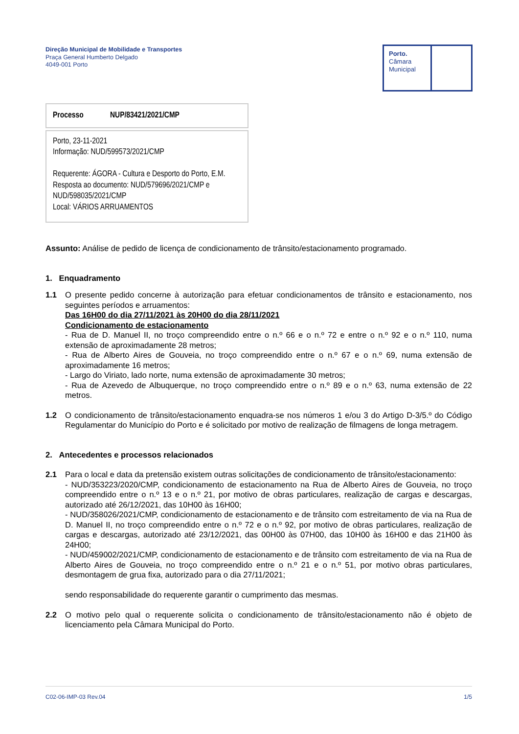Direção Municipal de Mobilidade e Transportes
Praça General Humberto Delgado
4049-001 Porto
Porto.
Câmara
Municipal
Processo NUP/83421/2021/CMP
Porto, 23-11-2021
Informação: NUD/599573/2021/CMP
Requerente: ÁGORA - Cultura e Desporto do Porto, E.M.
Resposta ao documento: NUD/579696/2021/CMP e NUD/598035/2021/CMP
Local: VÁRIOS ARRUAMENTOS
Assunto: Análise de pedido de licença de condicionamento de trânsito/estacionamento programado.
1. Enquadramento
1.1 O presente pedido concerne à autorização para efetuar condicionamentos de trânsito e estacionamento, nos seguintes períodos e arruamentos:
Das 16H00 do dia 27/11/2021 às 20H00 do dia 28/11/2021
Condicionamento de estacionamento
- Rua de D. Manuel II, no troço compreendido entre o n.º 66 e o n.º 72 e entre o n.º 92 e o n.º 110, numa extensão de aproximadamente 28 metros;
- Rua de Alberto Aires de Gouveia, no troço compreendido entre o n.º 67 e o n.º 69, numa extensão de aproximadamente 16 metros;
- Largo do Viriato, lado norte, numa extensão de aproximadamente 30 metros;
- Rua de Azevedo de Albuquerque, no troço compreendido entre o n.º 89 e o n.º 63, numa extensão de 22 metros.
1.2 O condicionamento de trânsito/estacionamento enquadra-se nos números 1 e/ou 3 do Artigo D-3/5.º do Código Regulamentar do Município do Porto e é solicitado por motivo de realização de filmagens de longa metragem.
2. Antecedentes e processos relacionados
2.1 Para o local e data da pretensão existem outras solicitações de condicionamento de trânsito/estacionamento:
- NUD/353223/2020/CMP, condicionamento de estacionamento na Rua de Alberto Aires de Gouveia, no troço compreendido entre o n.º 13 e o n.º 21, por motivo de obras particulares, realização de cargas e descargas, autorizado até 26/12/2021, das 10H00 às 16H00;
- NUD/358026/2021/CMP, condicionamento de estacionamento e de trânsito com estreitamento de via na Rua de D. Manuel II, no troço compreendido entre o n.º 72 e o n.º 92, por motivo de obras particulares, realização de cargas e descargas, autorizado até 23/12/2021, das 00H00 às 07H00, das 10H00 às 16H00 e das 21H00 às 24H00;
- NUD/459002/2021/CMP, condicionamento de estacionamento e de trânsito com estreitamento de via na Rua de Alberto Aires de Gouveia, no troço compreendido entre o n.º 21 e o n.º 51, por motivo obras particulares, desmontagem de grua fixa, autorizado para o dia 27/11/2021;
sendo responsabilidade do requerente garantir o cumprimento das mesmas.
2.2 O motivo pelo qual o requerente solicita o condicionamento de trânsito/estacionamento não é objeto de licenciamento pela Câmara Municipal do Porto.
C02-06-IMP-03 Rev.04 1/5